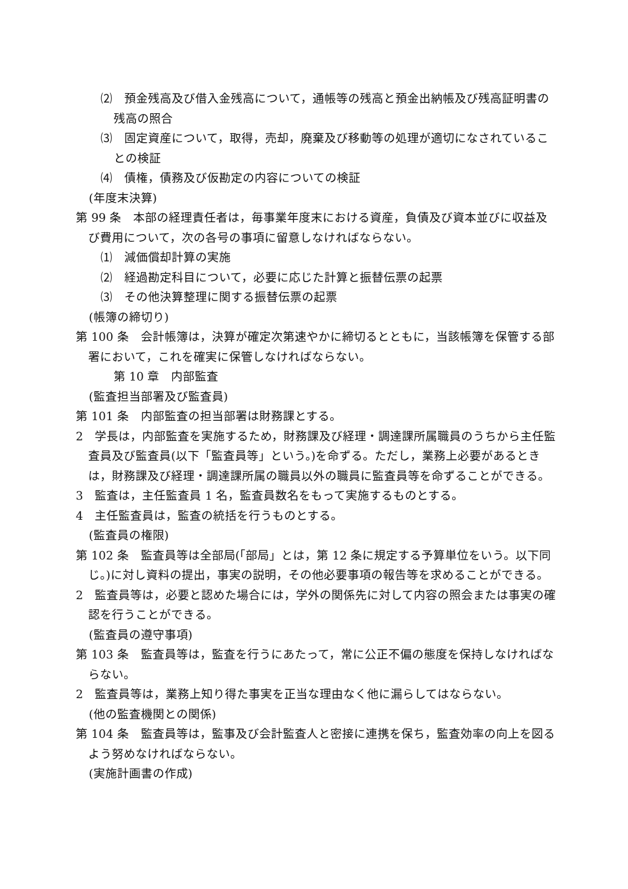⑵　預金残高及び借入金残高について，通帳等の残高と預金出納帳及び残高証明書の残高の照合
⑶　固定資産について，取得，売却，廃棄及び移動等の処理が適切になされていることの検証
⑷　債権，債務及び仮勘定の内容についての検証
(年度末決算)
第 99 条　本部の経理責任者は，毎事業年度末における資産，負債及び資本並びに収益及び費用について，次の各号の事項に留意しなければならない。
⑴　減価償却計算の実施
⑵　経過勘定科目について，必要に応じた計算と振替伝票の起票
⑶　その他決算整理に関する振替伝票の起票
(帳簿の締切り)
第 100 条　会計帳簿は，決算が確定次第速やかに締切るとともに，当該帳簿を保管する部署において，これを確実に保管しなければならない。
第 10 章　内部監査
(監査担当部署及び監査員)
第 101 条　内部監査の担当部署は財務課とする。
2　学長は，内部監査を実施するため，財務課及び経理・調達課所属職員のうちから主任監査員及び監査員(以下「監査員等」という。)を命ずる。ただし，業務上必要があるときは，財務課及び経理・調達課所属の職員以外の職員に監査員等を命ずることができる。
3　監査は，主任監査員 1 名，監査員数名をもって実施するものとする。
4　主任監査員は，監査の統括を行うものとする。
(監査員の権限)
第 102 条　監査員等は全部局(「部局」とは，第 12 条に規定する予算単位をいう。以下同じ。)に対し資料の提出，事実の説明，その他必要事項の報告等を求めることができる。
2　監査員等は，必要と認めた場合には，学外の関係先に対して内容の照会または事実の確認を行うことができる。
(監査員の遵守事項)
第 103 条　監査員等は，監査を行うにあたって，常に公正不偏の態度を保持しなければならない。
2　監査員等は，業務上知り得た事実を正当な理由なく他に漏らしてはならない。
(他の監査機関との関係)
第 104 条　監査員等は，監事及び会計監査人と密接に連携を保ち，監査効率の向上を図るよう努めなければならない。
(実施計画書の作成)